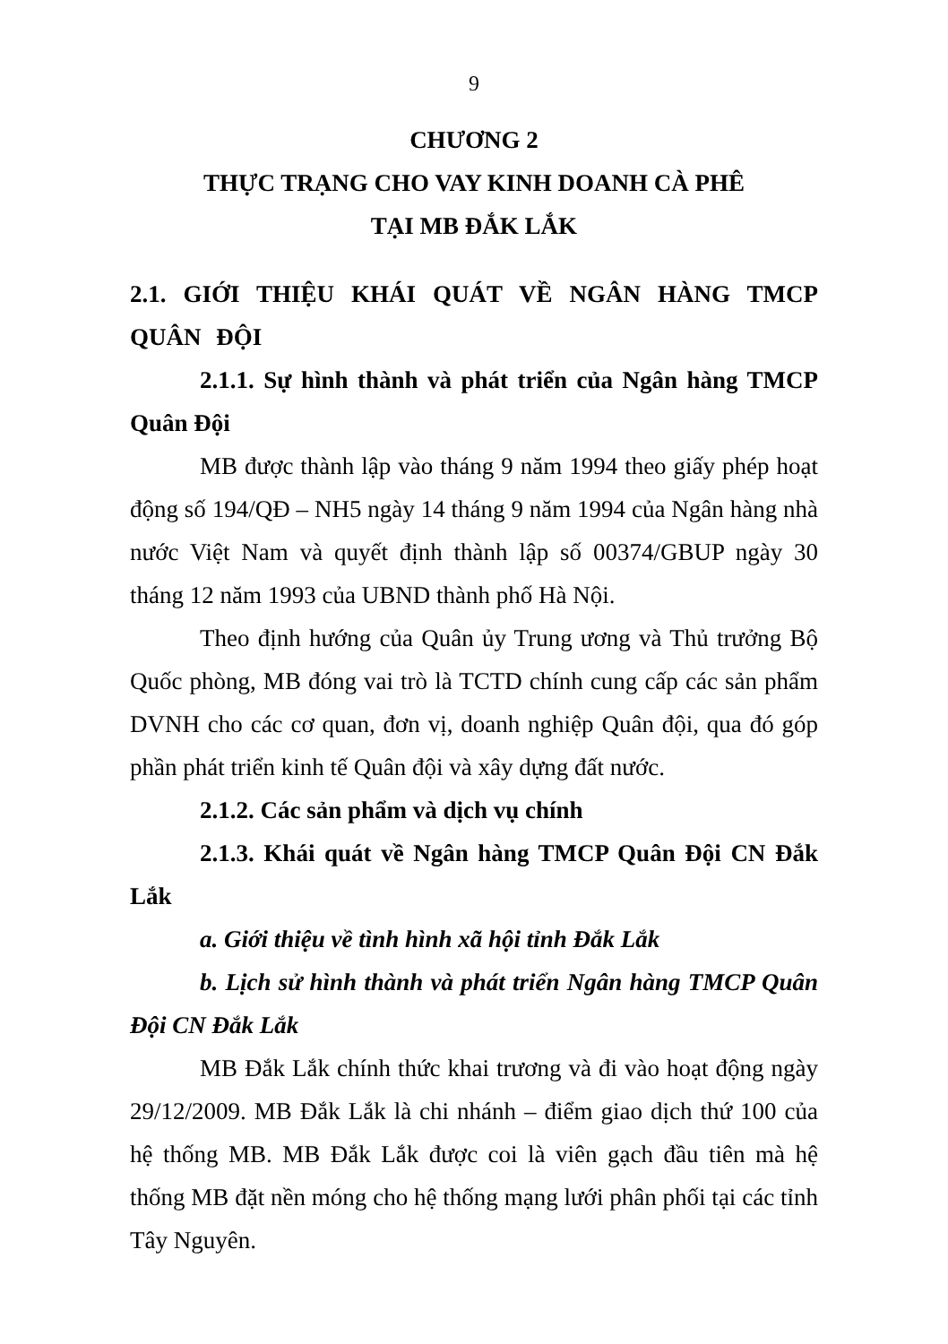9
CHƯƠNG 2
THỰC TRẠNG CHO VAY KINH DOANH CÀ PHÊ
TẠI MB ĐẮK LẮK
2.1. GIỚI THIỆU KHÁI QUÁT VỀ NGÂN HÀNG TMCP QUÂN ĐỘI
2.1.1. Sự hình thành và phát triển của Ngân hàng TMCP Quân Đội
MB được thành lập vào tháng 9 năm 1994 theo giấy phép hoạt động số 194/QĐ – NH5 ngày 14 tháng 9 năm 1994 của Ngân hàng nhà nước Việt Nam và quyết định thành lập số 00374/GBUP ngày 30 tháng 12 năm 1993 của UBND thành phố Hà Nội.
Theo định hướng của Quân ủy Trung ương và Thủ trưởng Bộ Quốc phòng, MB đóng vai trò là TCTD chính cung cấp các sản phẩm DVNH cho các cơ quan, đơn vị, doanh nghiệp Quân đội, qua đó góp phần phát triển kinh tế Quân đội và xây dựng đất nước.
2.1.2. Các sản phẩm và dịch vụ chính
2.1.3. Khái quát về Ngân hàng TMCP Quân Đội CN Đắk Lắk
a. Giới thiệu về tình hình xã hội tỉnh Đắk Lắk
b. Lịch sử hình thành và phát triển Ngân hàng TMCP Quân Đội CN Đắk Lắk
MB Đắk Lắk chính thức khai trương và đi vào hoạt động ngày 29/12/2009. MB Đắk Lắk là chi nhánh – điểm giao dịch thứ 100 của hệ thống MB. MB Đắk Lắk được coi là viên gạch đầu tiên mà hệ thống MB đặt nền móng cho hệ thống mạng lưới phân phối tại các tỉnh Tây Nguyên.